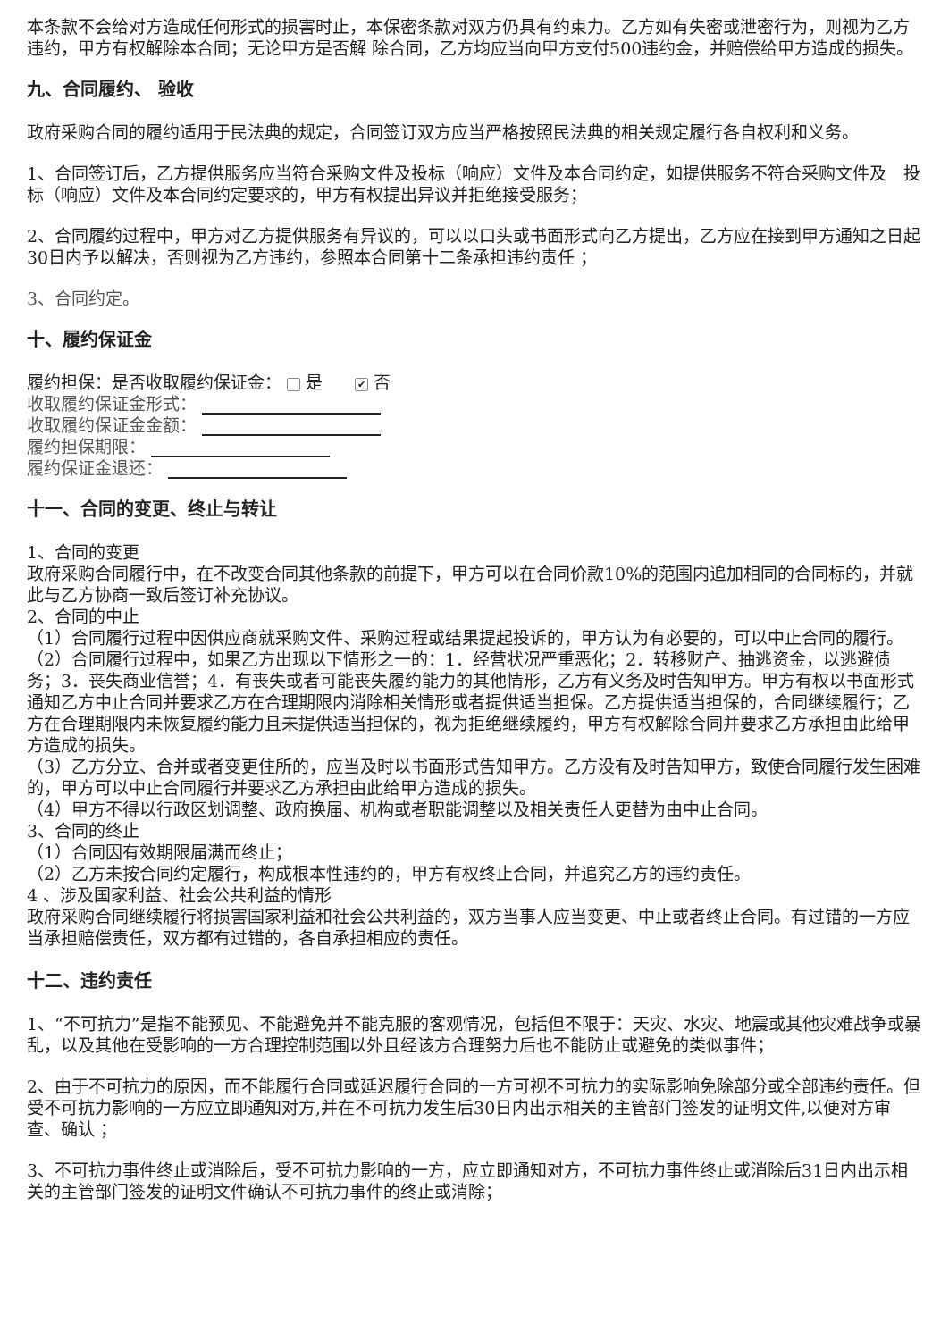本条款不会给对方造成任何形式的损害时止，本保密条款对双方仍具有约束力。乙方如有失密或泄密行为，则视为乙方违约，甲方有权解除本合同；无论甲方是否解 除合同，乙方均应当向甲方支付500违约金，并赔偿给甲方造成的损失。
九、合同履约、 验收
政府采购合同的履约适用于民法典的规定，合同签订双方应当严格按照民法典的相关规定履行各自权利和义务。
1、合同签订后，乙方提供服务应当符合采购文件及投标（响应）文件及本合同约定，如提供服务不符合采购文件及　投标（响应）文件及本合同约定要求的，甲方有权提出异议并拒绝接受服务；
2、合同履约过程中，甲方对乙方提供服务有异议的，可以以口头或书面形式向乙方提出，乙方应在接到甲方通知之日起30日内予以解决，否则视为乙方违约，参照本合同第十二条承担违约责任 ；
3、合同约定。
十、履约保证金
履约担保：是否收取履约保证金： 是 ✔ 否
收取履约保证金形式：
收取履约保证金金额：
履约担保期限：
履约保证金退还：
十一、合同的变更、终止与转让
1、合同的变更
政府采购合同履行中，在不改变合同其他条款的前提下，甲方可以在合同价款10%的范围内追加相同的合同标的，并就此与乙方协商一致后签订补充协议。
2、合同的中止
（1）合同履行过程中因供应商就采购文件、采购过程或结果提起投诉的，甲方认为有必要的，可以中止合同的履行。
（2）合同履行过程中，如果乙方出现以下情形之一的：1．经营状况严重恶化；2．转移财产、抽逃资金，以逃避债务；3．丧失商业信誉；4．有丧失或者可能丧失履约能力的其他情形，乙方有义务及时告知甲方。甲方有权以书面形式通知乙方中止合同并要求乙方在合理期限内消除相关情形或者提供适当担保。乙方提供适当担保的，合同继续履行；乙方在合理期限内未恢复履约能力且未提供适当担保的，视为拒绝继续履约，甲方有权解除合同并要求乙方承担由此给甲方造成的损失。
（3）乙方分立、合并或者变更住所的，应当及时以书面形式告知甲方。乙方没有及时告知甲方，致使合同履行发生困难的，甲方可以中止合同履行并要求乙方承担由此给甲方造成的损失。
（4）甲方不得以行政区划调整、政府换届、机构或者职能调整以及相关责任人更替为由中止合同。
3、合同的终止
（1）合同因有效期限届满而终止；
（2）乙方未按合同约定履行，构成根本性违约的，甲方有权终止合同，并追究乙方的违约责任。
4 、涉及国家利益、社会公共利益的情形
政府采购合同继续履行将损害国家利益和社会公共利益的，双方当事人应当变更、中止或者终止合同。有过错的一方应当承担赔偿责任，双方都有过错的，各自承担相应的责任。
十二、违约责任
1、“不可抗力”是指不能预见、不能避免并不能克服的客观情况，包括但不限于：天灾、水灾、地震或其他灾难战争或暴乱，以及其他在受影响的一方合理控制范围以外且经该方合理努力后也不能防止或避免的类似事件；
2、由于不可抗力的原因，而不能履行合同或延迟履行合同的一方可视不可抗力的实际影响免除部分或全部违约责任。但受不可抗力影响的一方应立即通知对方,并在不可抗力发生后30日内出示相关的主管部门签发的证明文件,以便对方审查、确认 ；
3、不可抗力事件终止或消除后，受不可抗力影响的一方，应立即通知对方，不可抗力事件终止或消除后31日内出示相关的主管部门签发的证明文件确认不可抗力事件的终止或消除；